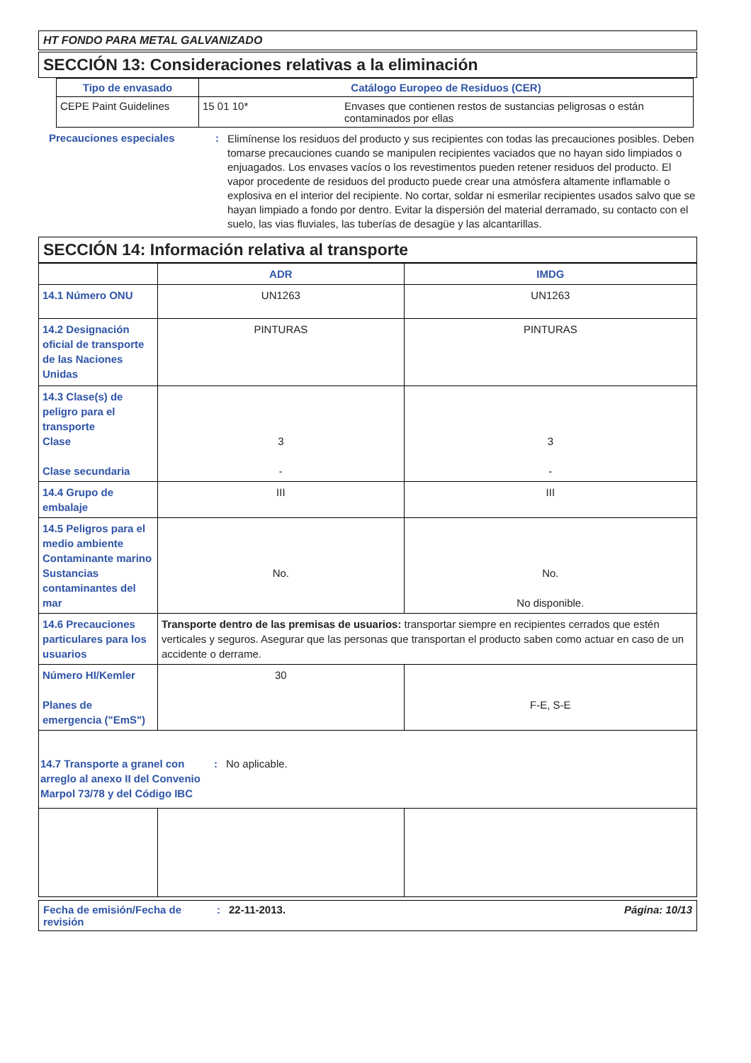HT FONDO PARA METAL GALVANIZADO
SECCIÓN 13: Consideraciones relativas a la eliminación
| Tipo de envasado | Catálogo Europeo de Residuos (CER) | |
| --- | --- | --- |
| CEPE Paint Guidelines | 15 01 10* | Envases que contienen restos de sustancias peligrosas o están contaminados por ellas |
Precauciones especiales :
Elimínense los residuos del producto y sus recipientes con todas las precauciones posibles. Deben tomarse precauciones cuando se manipulen recipientes vaciados que no hayan sido limpiados o enjuagados. Los envases vacíos o los revestimentos pueden retener residuos del producto. El vapor procedente de residuos del producto puede crear una atmósfera altamente inflamable o explosiva en el interior del recipiente. No cortar, soldar ni esmerilar recipientes usados salvo que se hayan limpiado a fondo por dentro. Evitar la dispersión del material derramado, su contacto con el suelo, las vias fluviales, las tuberías de desagüe y las alcantarillas.
SECCIÓN 14: Información relativa al transporte
| | ADR | IMDG |
| --- | --- | --- |
| 14.1 Número ONU | UN1263 | UN1263 |
| 14.2 Designación oficial de transporte de las Naciones Unidas | PINTURAS | PINTURAS |
| 14.3 Clase(s) de peligro para el transporte Clase Clase secundaria | 3 - | 3 - |
| 14.4 Grupo de embalaje | III | III |
| 14.5 Peligros para el medio ambiente Contaminante marino Sustancias contaminantes del mar | No. | No. No disponible. |
| 14.6 Precauciones particulares para los usuarios | Transporte dentro de las premisas de usuarios: transportar siempre en recipientes cerrados que estén verticales y seguros. Asegurar que las personas que transportan el producto saben como actuar en caso de un accidente o derrame. | |
| Número HI/Kemler Planes de emergencia ("EmS") | 30 | F-E, S-E |
| 14.7 Transporte a granel con arreglo al anexo II del Convenio Marpol 73/78 y del Código IBC : No aplicable. | | |
Fecha de emisión/Fecha de revisión
: 22-11-2013. Página: 10/13